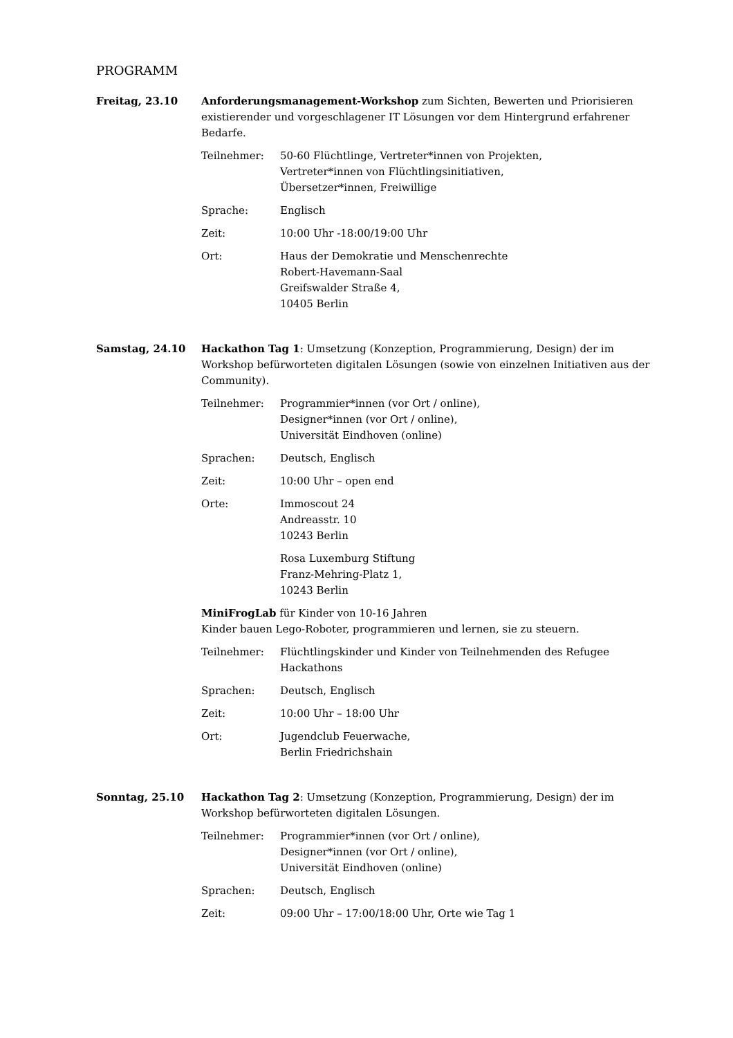PROGRAMM
Freitag, 23.10 Anforderungsmanagement-Workshop zum Sichten, Bewerten und Priorisieren existierender und vorgeschlagener IT Lösungen vor dem Hintergrund erfahrener Bedarfe.
Teilnehmer: 50-60 Flüchtlinge, Vertreter*innen von Projekten,
Vertreter*innen von Flüchtlingsinitiativen,
Übersetzer*innen, Freiwillige
Sprache: Englisch
Zeit: 10:00 Uhr -18:00/19:00 Uhr
Ort: Haus der Demokratie und Menschenrechte
Robert-Havemann-Saal
Greifswalder Straße 4,
10405 Berlin
Samstag, 24.10 Hackathon Tag 1: Umsetzung (Konzeption, Programmierung, Design) der im Workshop befürworteten digitalen Lösungen (sowie von einzelnen Initiativen aus der Community).
Teilnehmer: Programmier*innen (vor Ort / online),
Designer*innen (vor Ort / online),
Universität Eindhoven (online)
Sprachen: Deutsch, Englisch
Zeit: 10:00 Uhr – open end
Orte: Immoscout 24
Andreasstr. 10
10243 Berlin
Rosa Luxemburg Stiftung
Franz-Mehring-Platz 1,
10243 Berlin
MiniFrogLab für Kinder von 10-16 Jahren
Kinder bauen Lego-Roboter, programmieren und lernen, sie zu steuern.
Teilnehmer: Flüchtlingskinder und Kinder von Teilnehmenden des Refugee Hackathons
Sprachen: Deutsch, Englisch
Zeit: 10:00 Uhr – 18:00 Uhr
Ort: Jugendclub Feuerwache,
Berlin Friedrichshain
Sonntag, 25.10 Hackathon Tag 2: Umsetzung (Konzeption, Programmierung, Design) der im Workshop befürworteten digitalen Lösungen.
Teilnehmer: Programmier*innen (vor Ort / online),
Designer*innen (vor Ort / online),
Universität Eindhoven (online)
Sprachen: Deutsch, Englisch
Zeit: 09:00 Uhr – 17:00/18:00 Uhr, Orte wie Tag 1